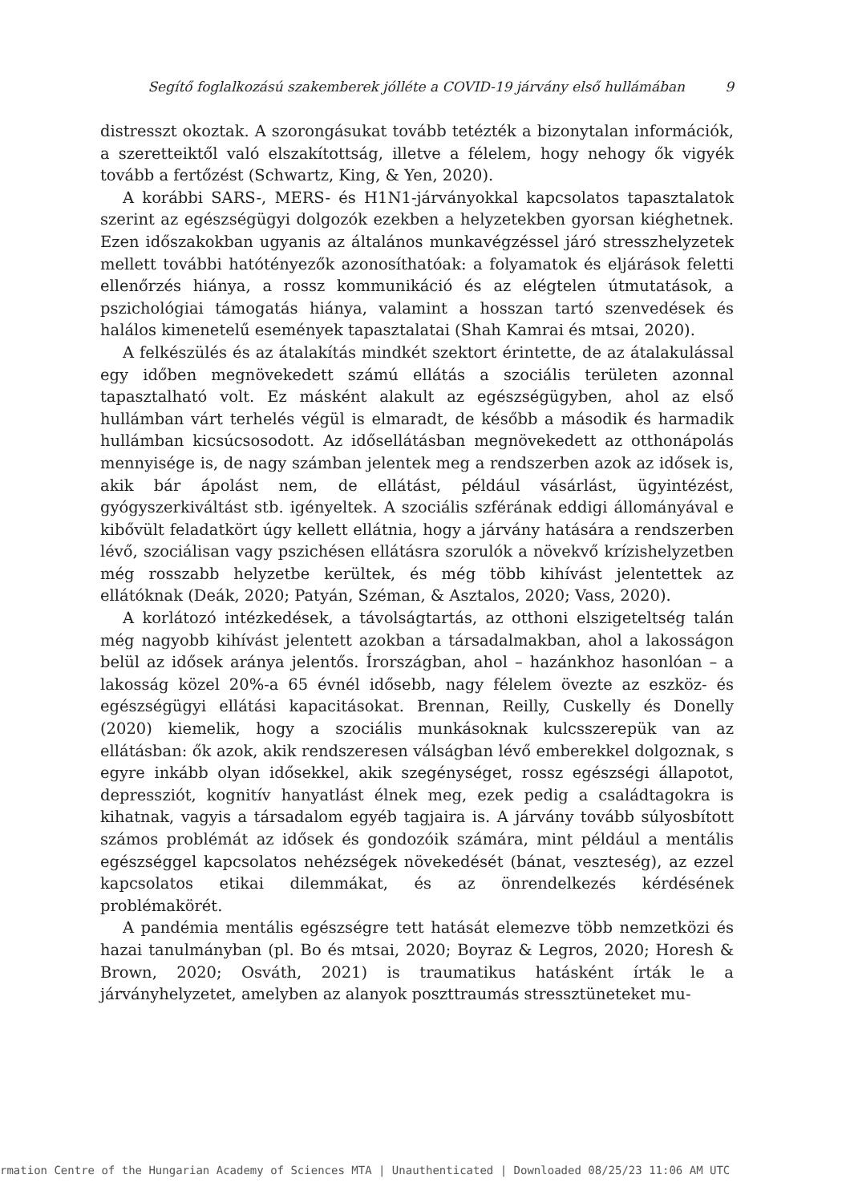Segítő foglalkozású szakemberek jólléte a COVID-19 járvány első hullámában 9
distresszt okoztak. A szorongásukat tovább tetézték a bizonytalan információk, a szeretteiktől való elszakítottság, illetve a félelem, hogy nehogy ők vigyék tovább a fertőzést (Schwartz, King, & Yen, 2020).
A korábbi SARS-, MERS- és H1N1-járványokkal kapcsolatos tapasztalatok szerint az egészségügyi dolgozók ezekben a helyzetekben gyorsan kiéghetnek. Ezen időszakokban ugyanis az általános munkavégzéssel járó stresszhelyzetek mellett további hatótényezők azonosíthatóak: a folyamatok és eljárások feletti ellenőrzés hiánya, a rossz kommunikáció és az elégtelen útmutatások, a pszichológiai támogatás hiánya, valamint a hosszan tartó szenvedések és halálos kimenetelű események tapasztalatai (Shah Kamrai és mtsai, 2020).
A felkészülés és az átalakítás mindkét szektort érintette, de az átalakulással egy időben megnövekedett számú ellátás a szociális területen azonnal tapasztalható volt. Ez másként alakult az egészségügyben, ahol az első hullámban várt terhelés végül is elmaradt, de később a második és harmadik hullámban kicsúcsosodott. Az idősellátásban megnövekedett az otthonápolás mennyisége is, de nagy számban jelentek meg a rendszerben azok az idősek is, akik bár ápolást nem, de ellátást, például vásárlást, ügyintézést, gyógyszerkiváltást stb. igényeltek. A szociális szférának eddigi állományával e kibővült feladatkört úgy kellett ellátnia, hogy a járvány hatására a rendszerben lévő, szociálisan vagy pszichésen ellátásra szorulók a növekvő krízishelyzetben még rosszabb helyzetbe kerültek, és még több kihívást jelentettek az ellátóknak (Deák, 2020; Patyán, Széman, & Asztalos, 2020; Vass, 2020).
A korlátozó intézkedések, a távolságtartás, az otthoni elszigeteltség talán még nagyobb kihívást jelentett azokban a társadalmakban, ahol a lakosságon belül az idősek aránya jelentős. Írországban, ahol – hazánkhoz hasonlóan – a lakosság közel 20%-a 65 évnél idősebb, nagy félelem övezte az eszköz- és egészségügyi ellátási kapacitásokat. Brennan, Reilly, Cuskelly és Donelly (2020) kiemelik, hogy a szociális munkásoknak kulcsszerepük van az ellátásban: ők azok, akik rendszeresen válságban lévő emberekkel dolgoznak, s egyre inkább olyan idősekkel, akik szegénységet, rossz egészségi állapotot, depressziót, kognitív hanyatlást élnek meg, ezek pedig a családtagokra is kihatnak, vagyis a társadalom egyéb tagjaira is. A járvány tovább súlyosbított számos problémát az idősek és gondozóik számára, mint például a mentális egészséggel kapcsolatos nehézségek növekedését (bánat, veszteség), az ezzel kapcsolatos etikai dilemmákat, és az önrendelkezés kérdésének problémakörét.
A pandémia mentális egészségre tett hatását elemezve több nemzetközi és hazai tanulmányban (pl. Bo és mtsai, 2020; Boyraz & Legros, 2020; Horesh & Brown, 2020; Osváth, 2021) is traumatikus hatásként írták le a járványhelyzetet, amelyben az alanyok poszttraumás stressztüneteket mu-
rmation Centre of the Hungarian Academy of Sciences MTA | Unauthenticated | Downloaded 08/25/23 11:06 AM UTC